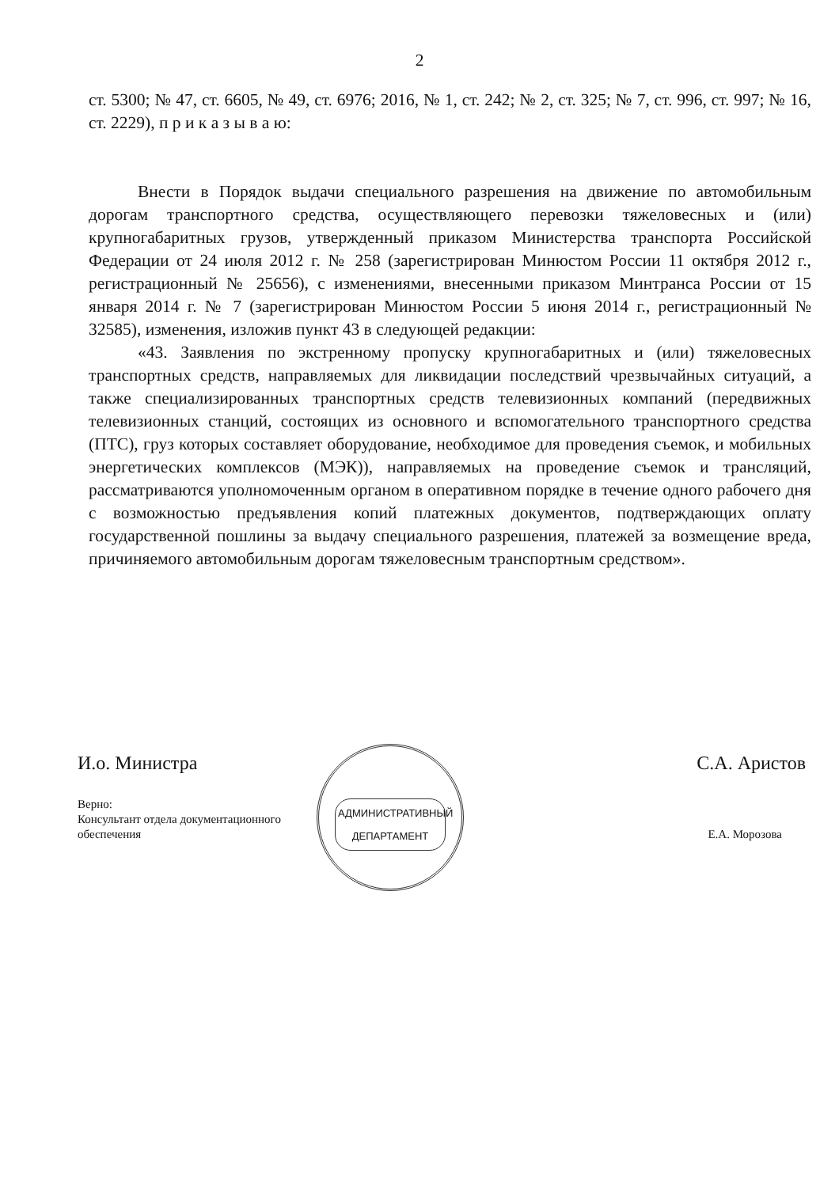2
ст. 5300; № 47, ст. 6605, № 49, ст. 6976; 2016, № 1, ст. 242; № 2, ст. 325; № 7, ст. 996, ст. 997; № 16, ст. 2229), п р и к а з ы в а ю:
Внести в Порядок выдачи специального разрешения на движение по автомобильным дорогам транспортного средства, осуществляющего перевозки тяжеловесных и (или) крупногабаритных грузов, утвержденный приказом Министерства транспорта Российской Федерации от 24 июля 2012 г. № 258 (зарегистрирован Минюстом России 11 октября 2012 г., регистрационный № 25656), с изменениями, внесенными приказом Минтранса России от 15 января 2014 г. № 7 (зарегистрирован Минюстом России 5 июня 2014 г., регистрационный № 32585), изменения, изложив пункт 43 в следующей редакции:
«43. Заявления по экстренному пропуску крупногабаритных и (или) тяжеловесных транспортных средств, направляемых для ликвидации последствий чрезвычайных ситуаций, а также специализированных транспортных средств телевизионных компаний (передвижных телевизионных станций, состоящих из основного и вспомогательного транспортного средства (ПТС), груз которых составляет оборудование, необходимое для проведения съемок, и мобильных энергетических комплексов (МЭК)), направляемых на проведение съемок и трансляций, рассматриваются уполномоченным органом в оперативном порядке в течение одного рабочего дня с возможностью предъявления копий платежных документов, подтверждающих оплату государственной пошлины за выдачу специального разрешения, платежей за возмещение вреда, причиняемого автомобильным дорогам тяжеловесным транспортным средством».
АДМИНИСТРАТИВНЫЙ ДЕПАРТАМЕНТ
И.о. Министра С.А. Аристов
Верно:
Консультант отдела документационного
обеспечения Е.А. Морозова